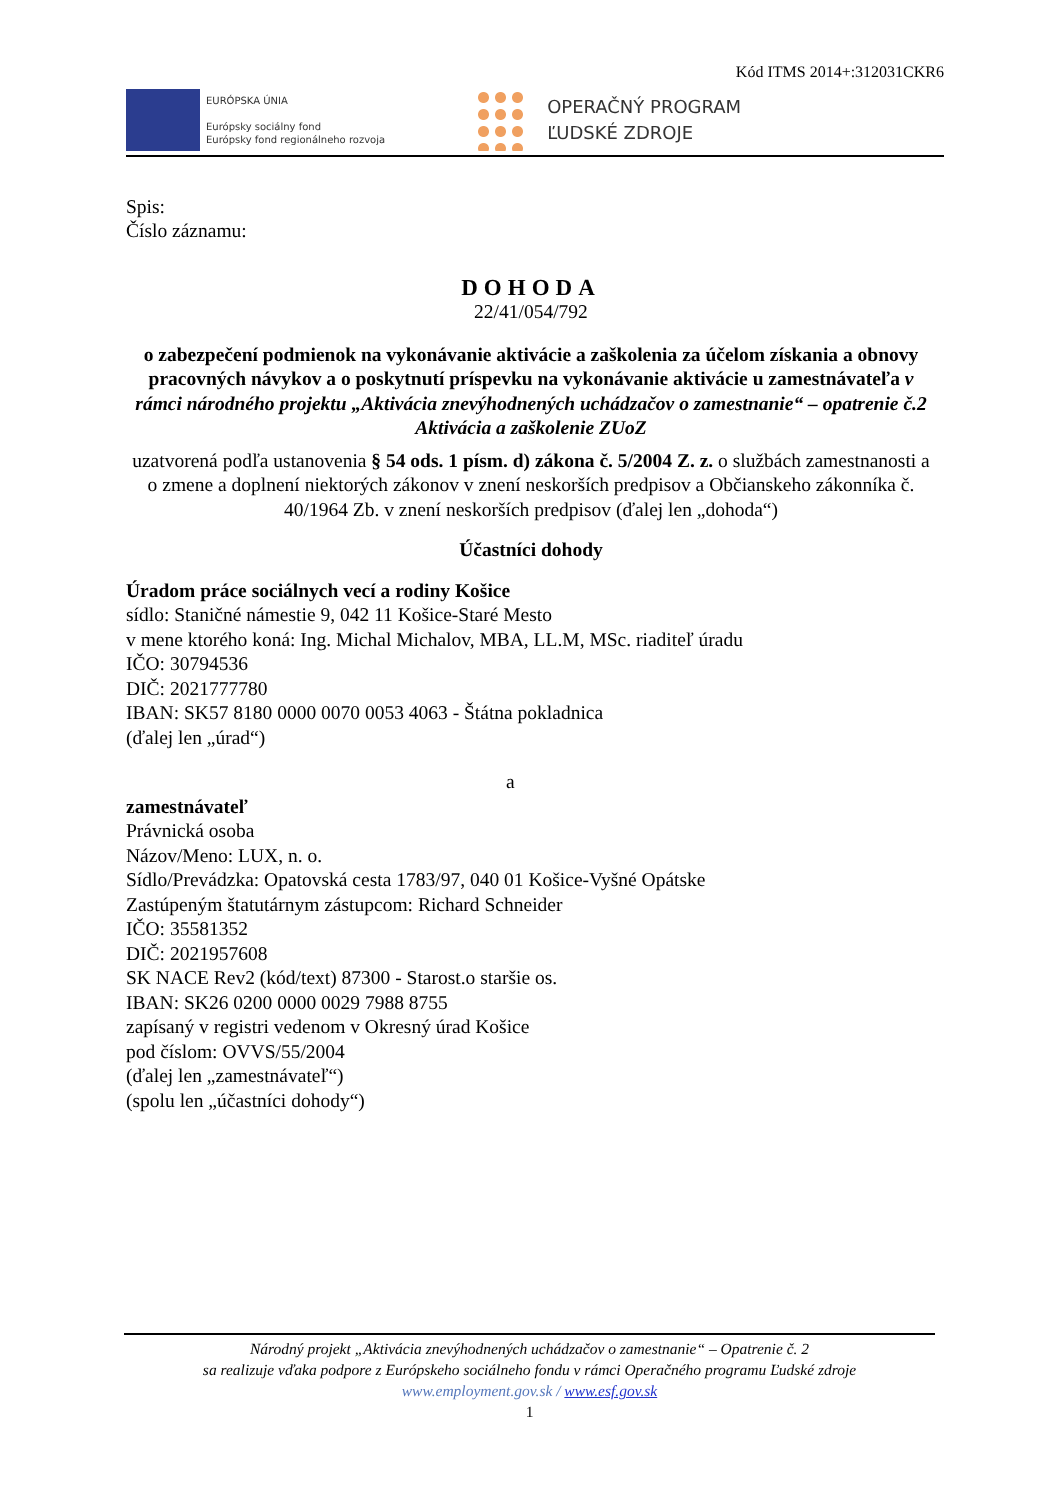Kód ITMS 2014+:312031CKR6
EURÓPSKA ÚNIA
Európsky sociálny fond
Európsky fond regionálneho rozvoja
OPERAČNÝ PROGRAM
ĽUDSKÉ ZDROJE
Spis:
Číslo záznamu:
DOHODA
22/41/054/792
o zabezpečení podmienok na vykonávanie aktivácie a zaškolenia za účelom získania a obnovy pracovných návykov a o poskytnutí príspevku na vykonávanie aktivácie u zamestnávateľa v rámci národného projektu „Aktivácia znevýhodnených uchádzačov o zamestnanie“ – opatrenie č.2 Aktivácia a zaškolenie ZUoZ
uzatvorená podľa ustanovenia § 54 ods. 1 písm. d) zákona č. 5/2004 Z. z. o službách zamestnanosti a o zmene a doplnení niektorých zákonov v znení neskorších predpisov a Občianskeho zákonníka č. 40/1964 Zb. v znení neskorších predpisov (ďalej len „dohoda“)
Účastníci dohody
Úradom práce sociálnych vecí a rodiny Košice
sídlo: Staničné námestie 9, 042 11 Košice-Staré Mesto
v mene ktorého koná: Ing. Michal Michalov, MBA, LL.M, MSc. riaditeľ úradu
IČO: 30794536
DIČ: 2021777780
IBAN: SK57 8180 0000 0070 0053 4063 - Štátna pokladnica
(ďalej len „úrad“)
a
zamestnávateľ
Právnická osoba
Názov/Meno: LUX, n. o.
Sídlo/Prevádzka: Opatovská cesta 1783/97, 040 01 Košice-Vyšné Opátske
Zastúpeným štatutárnym zástupcom: Richard Schneider
IČO: 35581352
DIČ: 2021957608
SK NACE Rev2 (kód/text) 87300 - Starost.o staršie os.
IBAN: SK26 0200 0000 0029 7988 8755
zapísaný v registri vedenom v Okresný úrad Košice
pod číslom: OVVS/55/2004
(ďalej len „zamestnávateľ“)
(spolu len „účastníci dohody“)
Národný projekt „Aktivácia znevýhodnených uchádzačov o zamestnanie“ – Opatrenie č. 2
sa realizuje vďaka podpore z Európskeho sociálneho fondu v rámci Operačného programu Ľudské zdroje
www.employment.gov.sk / www.esf.gov.sk
1